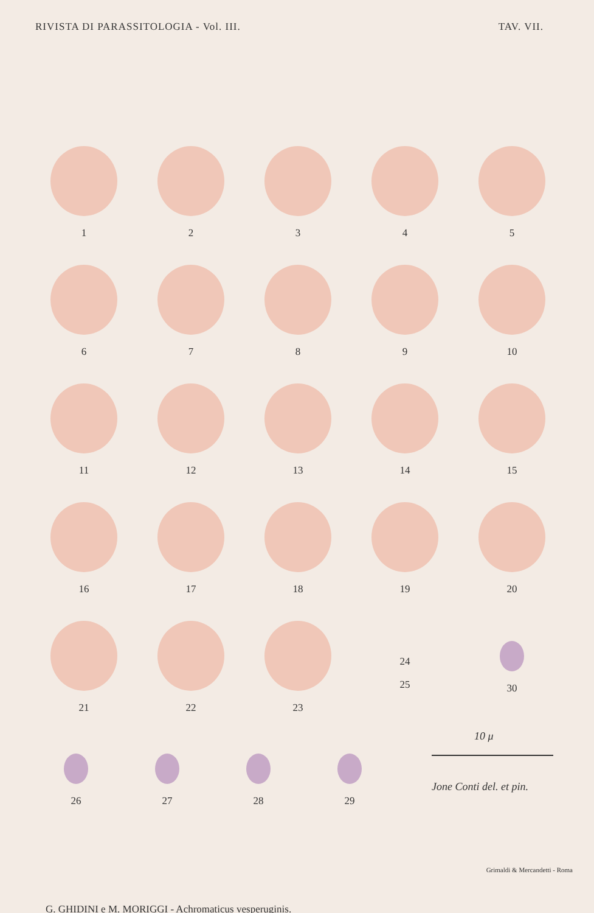RIVISTA DI PARASSITOLOGIA - Vol. III. TAV. VII.
1
2
3
4
5
6
7
8
9
10
11
12
13
14
15
16
17
18
19
20
21
22
23
24
25
30
26 27 28 29
10 μ
Jone Conti del. et pin.
G. GHIDINI e M. MORIGGI - Achromaticus vesperuginis.
Grimaldi & Mercandetti - Roma